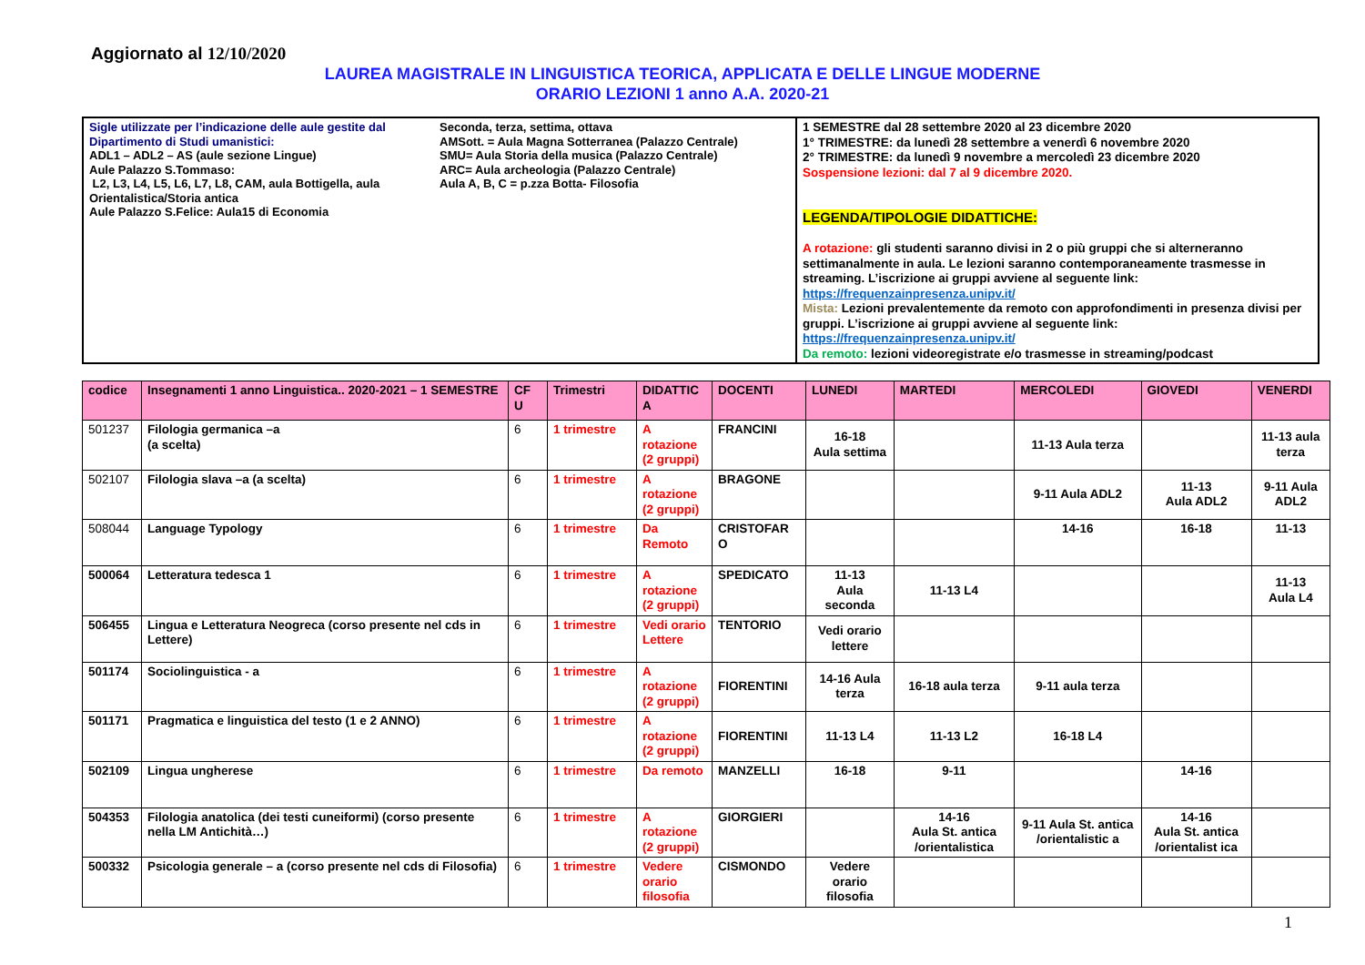Aggiornato al 12/10/2020
LAUREA MAGISTRALE IN LINGUISTICA TEORICA, APPLICATA E DELLE LINGUE MODERNE
ORARIO LEZIONI 1 anno A.A. 2020-21
Sigle utilizzate per l’indicazione delle aule gestite dal Dipartimento di Studi umanistici:
ADL1 – ADL2 – AS (aule sezione Lingue)
Aule Palazzo S.Tommaso:
L2, L3, L4, L5, L6, L7, L8, CAM, aula Bottigella, aula Orientalistica/Storia antica
Aule Palazzo S.Felice: Aula15 di Economia
Seconda, terza, settima, ottava
AMSott. = Aula Magna Sotterranea (Palazzo Centrale)
SMU= Aula Storia della musica (Palazzo Centrale)
ARC= Aula archeologia (Palazzo Centrale)
Aula A, B, C = p.zza Botta- Filosofia
1 SEMESTRE dal 28 settembre 2020 al 23 dicembre 2020
1° TRIMESTRE: da lunedì 28 settembre a venerdì 6 novembre 2020
2° TRIMESTRE: da lunedì 9 novembre a mercoledì 23 dicembre 2020
Sospensione lezioni: dal 7 al 9 dicembre 2020.
LEGENDA/TIPOLOGIE DIDATTICHE:
A rotazione: gli studenti saranno divisi in 2 o più gruppi che si alterneranno settimanalmente in aula. Le lezioni saranno contemporaneamente trasmesse in streaming. L’iscrizione ai gruppi avviene al seguente link: https://frequenzainpresenza.unipv.it/
Mista: Lezioni prevalentemente da remoto con approfondimenti in presenza divisi per gruppi. L’iscrizione ai gruppi avviene al seguente link: https://frequenzainpresenza.unipv.it/
Da remoto: lezioni videoregistrate e/o trasmesse in streaming/podcast
| codice | Insegnamenti 1 anno Linguistica.. 2020-2021 – 1 SEMESTRE | CF U | Trimestri | DIDATTIC A | DOCENTI | LUNEDI | MARTEDI | MERCOLEDI | GIOVEDI | VENERDI |
| --- | --- | --- | --- | --- | --- | --- | --- | --- | --- | --- |
| 501237 | Filologia germanica –a (a scelta) | 6 | 1 trimestre | A rotazione (2 gruppi) | FRANCINI | 16-18 Aula settima | | 11-13 Aula terza | | 11-13 aula terza |
| 502107 | Filologia slava –a (a scelta) | 6 | 1 trimestre | A rotazione (2 gruppi) | BRAGONE | | | 9-11 Aula ADL2 | 11-13 Aula ADL2 | 9-11 Aula ADL2 |
| 508044 | Language Typology | 6 | 1 trimestre | Da Remoto | CRISTOFAR O | | | 14-16 | 16-18 | 11-13 |
| 500064 | Letteratura tedesca 1 | 6 | 1 trimestre | A rotazione (2 gruppi) | SPEDICATO | 11-13 Aula seconda | 11-13 L4 | | | 11-13 Aula L4 |
| 506455 | Lingua e Letteratura Neogreca (corso presente nel cds in Lettere) | 6 | 1 trimestre | Vedi orario Lettere | TENTORIO | Vedi orario lettere | | | | |
| 501174 | Sociolinguistica - a | 6 | 1 trimestre | A rotazione (2 gruppi) | FIORENTINI | 14-16 Aula terza | 16-18 aula terza | 9-11 aula terza | | |
| 501171 | Pragmatica e linguistica del testo (1 e 2 ANNO) | 6 | 1 trimestre | A rotazione (2 gruppi) | FIORENTINI | 11-13 L4 | 11-13 L2 | 16-18 L4 | | |
| 502109 | Lingua ungherese | 6 | 1 trimestre | Da remoto | MANZELLI | 16-18 | 9-11 | | 14-16 | |
| 504353 | Filologia anatolica (dei testi cuneiformi) (corso presente nella LM Antichità…) | 6 | 1 trimestre | A rotazione (2 gruppi) | GIORGIERI | | 14-16 Aula St. antica /orientalistica | 9-11 Aula St. antica /orientalistic a | 14-16 Aula St. antica /orientalist ica | |
| 500332 | Psicologia generale – a (corso presente nel cds di Filosofia) | 6 | 1 trimestre | Vedere orario filosofia | CISMONDO | Vedere orario filosofia | | | | |
1